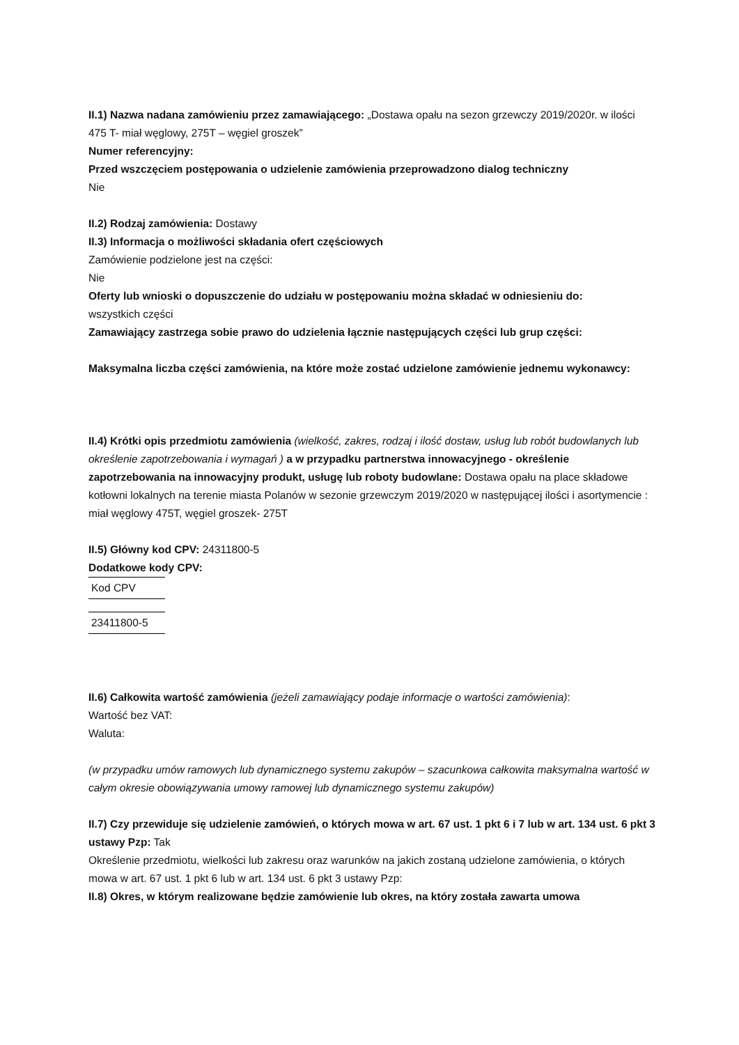II.1) Nazwa nadana zamówieniu przez zamawiającego: „Dostawa opału na sezon grzewczy 2019/2020r. w ilości 475 T- miał węglowy, 275T – węgiel groszek”
Numer referencyjny:
Przed wszczęciem postępowania o udzielenie zamówienia przeprowadzono dialog techniczny
Nie
II.2) Rodzaj zamówienia: Dostawy
II.3) Informacja o możliwości składania ofert częściowych
Zamówienie podzielone jest na części:
Nie
Oferty lub wnioski o dopuszczenie do udziału w postępowaniu można składać w odniesieniu do:
wszystkich części
Zamawiający zastrzega sobie prawo do udzielenia łącznie następujących części lub grup części:
Maksymalna liczba części zamówienia, na które może zostać udzielone zamówienie jednemu wykonawcy:
II.4) Krótki opis przedmiotu zamówienia (wielkość, zakres, rodzaj i ilość dostaw, usług lub robót budowlanych lub określenie zapotrzebowania i wymagań ) a w przypadku partnerstwa innowacyjnego - określenie zapotrzebowania na innowacyjny produkt, usługę lub roboty budowlane: Dostawa opału na place składowe kotłowni lokalnych na terenie miasta Polanów w sezonie grzewczym 2019/2020 w następującej ilości i asortymencie : miał węglowy 475T, węgiel groszek- 275T
II.5) Główny kod CPV: 24311800-5
Dodatkowe kody CPV:
| Kod CPV |
| 23411800-5 |
II.6) Całkowita wartość zamówienia (jeżeli zamawiający podaje informacje o wartości zamówienia):
Wartość bez VAT:
Waluta:
(w przypadku umów ramowych lub dynamicznego systemu zakupów – szacunkowa całkowita maksymalna wartość w całym okresie obowiązywania umowy ramowej lub dynamicznego systemu zakupów)
II.7) Czy przewiduje się udzielenie zamówień, o których mowa w art. 67 ust. 1 pkt 6 i 7 lub w art. 134 ust. 6 pkt 3 ustawy Pzp: Tak
Określenie przedmiotu, wielkości lub zakresu oraz warunków na jakich zostaną udzielone zamówienia, o których mowa w art. 67 ust. 1 pkt 6 lub w art. 134 ust. 6 pkt 3 ustawy Pzp:
II.8) Okres, w którym realizowane będzie zamówienie lub okres, na który została zawarta umowa